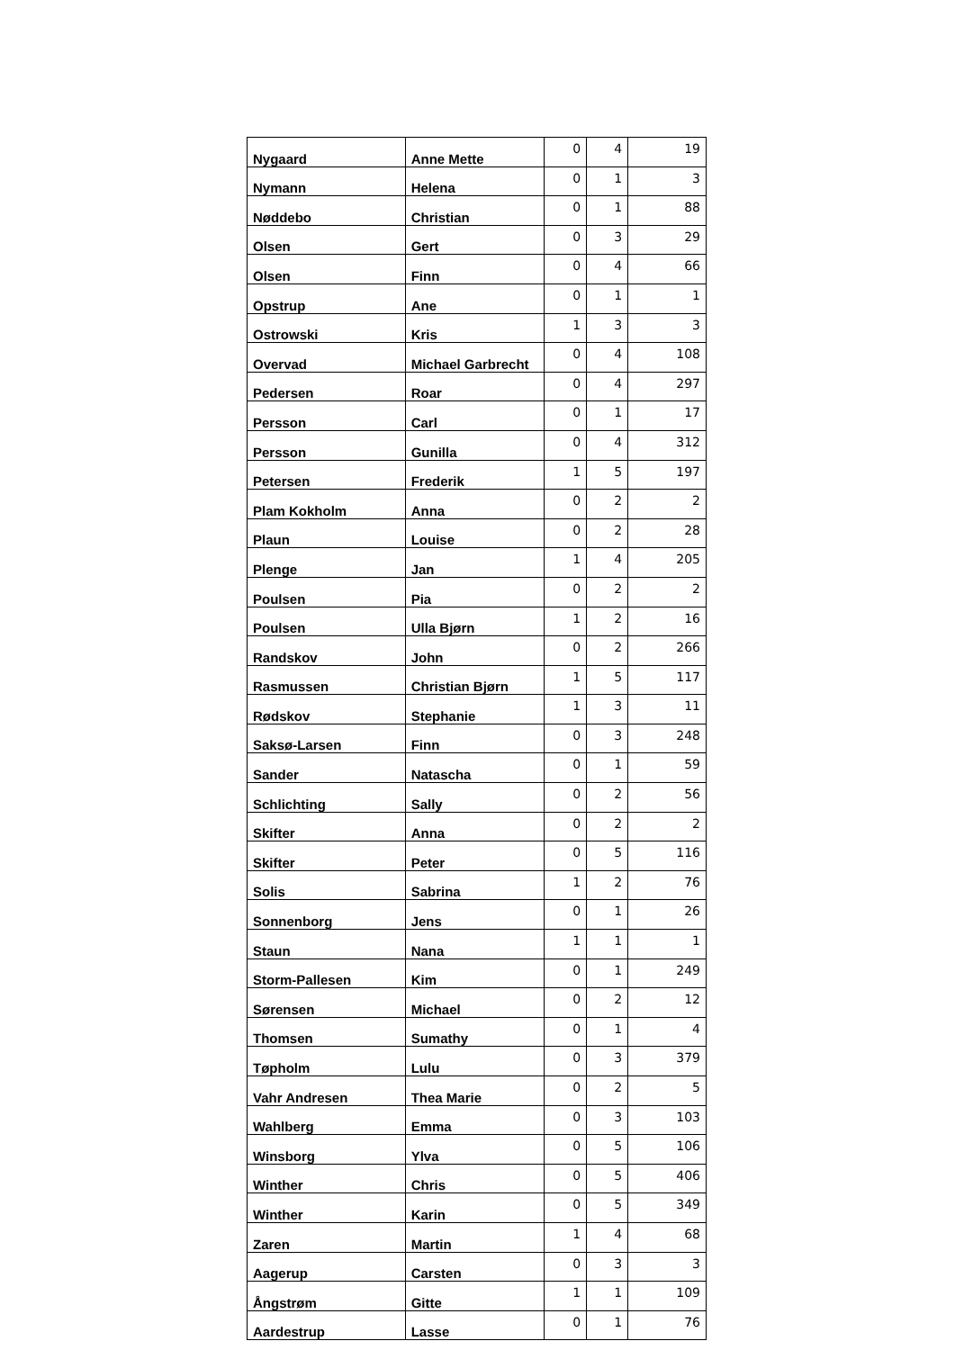| Nygaard | Anne Mette | 0 | 4 | 19 |
| Nymann | Helena | 0 | 1 | 3 |
| Nøddebo | Christian | 0 | 1 | 88 |
| Olsen | Gert | 0 | 3 | 29 |
| Olsen | Finn | 0 | 4 | 66 |
| Opstrup | Ane | 0 | 1 | 1 |
| Ostrowski | Kris | 1 | 3 | 3 |
| Overvad | Michael Garbrecht | 0 | 4 | 108 |
| Pedersen | Roar | 0 | 4 | 297 |
| Persson | Carl | 0 | 1 | 17 |
| Persson | Gunilla | 0 | 4 | 312 |
| Petersen | Frederik | 1 | 5 | 197 |
| Plam Kokholm | Anna | 0 | 2 | 2 |
| Plaun | Louise | 0 | 2 | 28 |
| Plenge | Jan | 1 | 4 | 205 |
| Poulsen | Pia | 0 | 2 | 2 |
| Poulsen | Ulla Bjørn | 1 | 2 | 16 |
| Randskov | John | 0 | 2 | 266 |
| Rasmussen | Christian Bjørn | 1 | 5 | 117 |
| Rødskov | Stephanie | 1 | 3 | 11 |
| Saksø-Larsen | Finn | 0 | 3 | 248 |
| Sander | Natascha | 0 | 1 | 59 |
| Schlichting | Sally | 0 | 2 | 56 |
| Skifter | Anna | 0 | 2 | 2 |
| Skifter | Peter | 0 | 5 | 116 |
| Solis | Sabrina | 1 | 2 | 76 |
| Sonnenborg | Jens | 0 | 1 | 26 |
| Staun | Nana | 1 | 1 | 1 |
| Storm-Pallesen | Kim | 0 | 1 | 249 |
| Sørensen | Michael | 0 | 2 | 12 |
| Thomsen | Sumathy | 0 | 1 | 4 |
| Tøpholm | Lulu | 0 | 3 | 379 |
| Vahr Andresen | Thea Marie | 0 | 2 | 5 |
| Wahlberg | Emma | 0 | 3 | 103 |
| Winsborg | Ylva | 0 | 5 | 106 |
| Winther | Chris | 0 | 5 | 406 |
| Winther | Karin | 0 | 5 | 349 |
| Zaren | Martin | 1 | 4 | 68 |
| Aagerup | Carsten | 0 | 3 | 3 |
| Ångstrøm | Gitte | 1 | 1 | 109 |
| Aardestrup | Lasse | 0 | 1 | 76 |